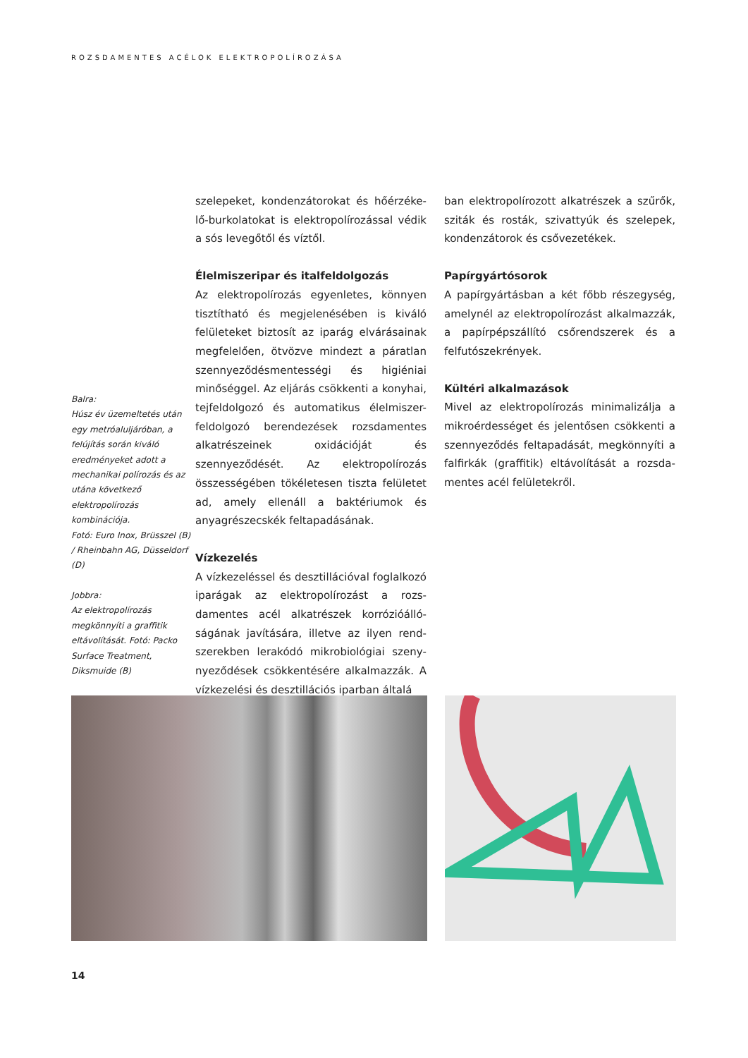ROZSDAMENTES ACÉLOK ELEKTROPOLÍROZÁSA
Balra:
Húsz év üzemeltetés után egy metróaluljá­róban, a felújítás során kiváló eredményeket adott a mechanikai polí­rozás és az utána követ­kező elektropolírozás kombinációja.
Fotó: Euro Inox, Brüsszel (B) / Rheinbahn AG, Düsseldorf (D)
Jobbra:
Az elektropolírozás megkönnyíti a graffitik eltávolítását. Fotó: Packo Surface Treatment, Diksmuide (B)
szelepeket, kondenzátorokat és hőérzéke­lő-burkolatokat is elektropolírozással védik a sós levegőtől és víztől.
Élelmiszeripar és italfeldolgozás
Az elektropolírozás egyenletes, könnyen tisztítható és megjelenésében is kiváló felületeket biztosít az iparág elvárásainak megfelelően, ötvözve mindezt a páratlan szennyeződésmentességi és higiéniai minő­séggel. Az eljárás csökkenti a konyhai, tej­feldolgozó és automatikus élelmiszer-feldol­gozó berendezések rozsdamentes alkatré­szeinek oxidációját és szennyeződését. Az elektropolírozás összességében tökéletesen tiszta felületet ad, amely ellenáll a baktériu­mok és anyagrészecskék feltapadásának.
Vízkezelés
A vízkezeléssel és desztillációval foglal­kozó iparágak az elektropolírozást a rozs­damentes acél alkatrészek korrózióálló­ságának javítására, illetve az ilyen rend­szerekben lerakódó mikrobiológiai szeny­nyeződések csökkentésére alkalmazzák. A vízkezelési és desztillációs iparban általá­
ban elektropolírozott alkatrészek a szűrők, sziták és rosták, szivattyúk és szelepek, kondenzátorok és csővezetékek.
Papírgyártósorok
A papírgyártásban a két főbb részegység, amelynél az elektropolírozást alkalmaz­zák, a papírpépszállító csőrendszerek és a felfutószekrények.
Kültéri alkalmazások
Mivel az elektropolírozás minimalizálja a mikroérdességet és jelentősen csökkenti a szennyeződés feltapadását, megkönnyíti a falfirkák (graffitik) eltávolítását a rozsda­mentes acél felületekről.
14